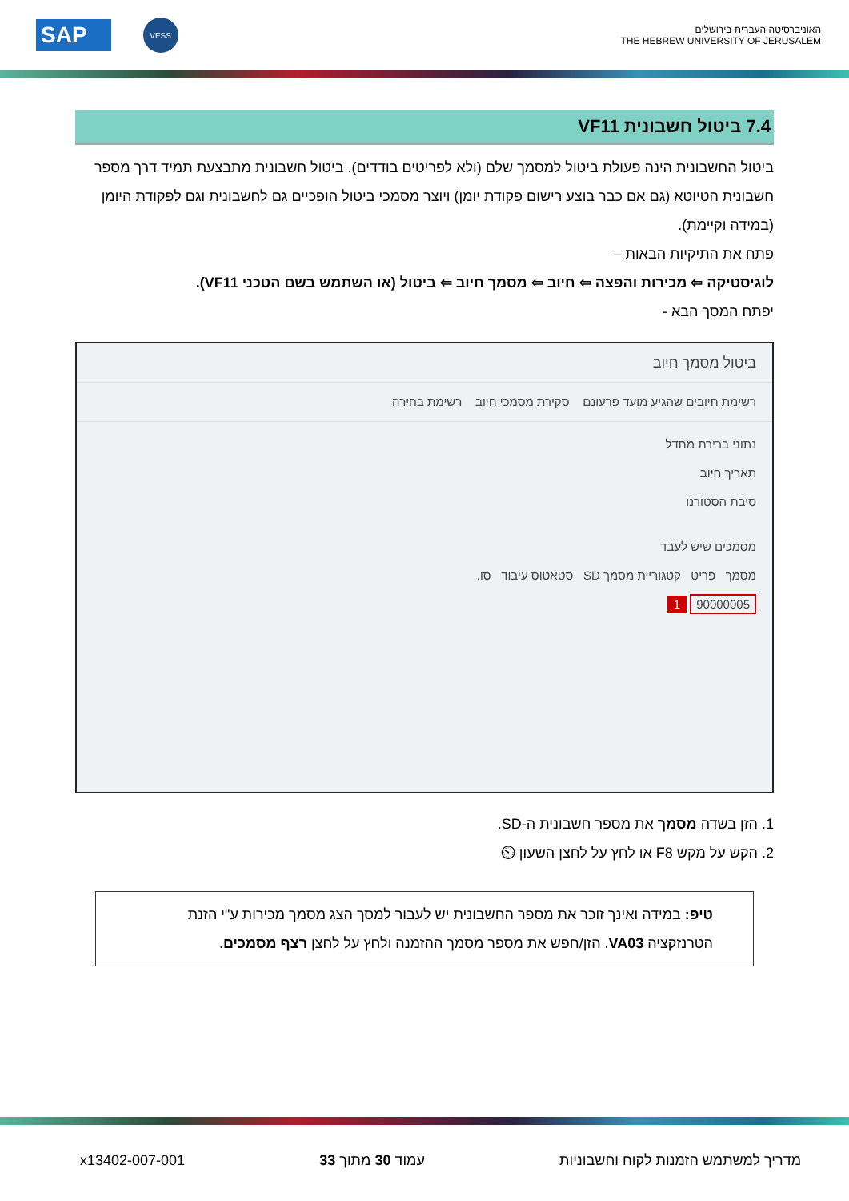SAP VESS
האוניברסיטה העברית בירושלים
THE HEBREW UNIVERSITY OF JERUSALEM
7.4 ביטול חשבונית VF11
ביטול החשבונית הינה פעולת ביטול למסמך שלם (ולא לפריטים בודדים). ביטול חשבונית מתבצעת תמיד דרך מספר חשבונית הטיוטא (גם אם כבר בוצע רישום פקודת יומן) ויוצר מסמכי ביטול הופכיים גם לחשבונית וגם לפקודת היומן (במידה וקיימת).
פתח את התיקיות הבאות –
לוגיסטיקה ⇦ מכירות והפצה ⇦ חיוב ⇦ מסמך חיוב ⇦ ביטול (או השתמש בשם הטכני VF11).
יפתח המסך הבא -
ביטול מסמך חיוב
רשימת חיובים שהגיע מועד פרעונם סקירת מסמכי חיוב רשימת בחירה
נתוני ברירת מחדל
תאריך חיוב
סיבת הסטורנו
מסמכים שיש לעבד
מסמך פריט קטגוריית מסמך SD סטאטוס עיבוד סו.
90000005 1
1. הזן בשדה מסמך את מספר חשבונית ה-SD.
2. הקש על מקש F8 או לחץ על לחצן השעון ⏲
טיפ: במידה ואינך זוכר את מספר החשבונית יש לעבור למסך הצג מסמך מכירות ע"י הזנת הטרנזקציה VA03. הזן/חפש את מספר מסמך ההזמנה ולחץ על לחצן רצף מסמכים.
מדריך למשתמש הזמנות לקוח וחשבוניות עמוד 30 מתוך 33 x13402-007-001